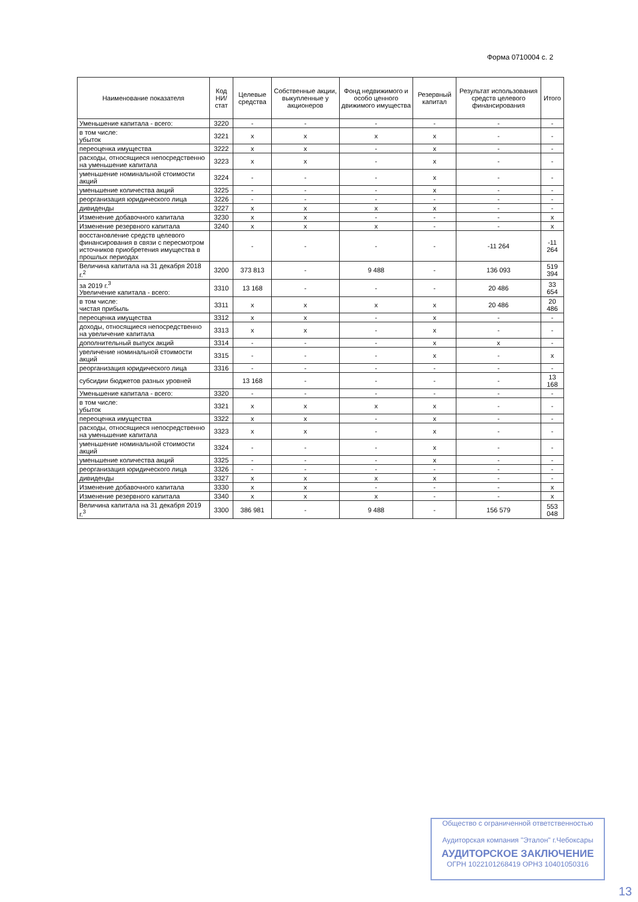Форма 0710004 с. 2
| Наименование показателя | Код НИ/ стат | Целевые средства | Собственные акции, выкупленные у акционеров | Фонд недвижимого и особо ценного движимого имущества | Резервный капитал | Результат использования средств целевого финансирования | Итого |
| --- | --- | --- | --- | --- | --- | --- | --- |
| Уменьшение капитала - всего: | 3220 | - | - | - | - | - | - |
| в том числе: убыток | 3221 | x | x | x | x | - | - |
| переоценка имущества | 3222 | x | x | - | x | - | - |
| расходы, относящиеся непосредственно на уменьшение капитала | 3223 | x | x | - | x | - | - |
| уменьшение номинальной стоимости акций | 3224 | - | - | - | x | - | - |
| уменьшение количества акций | 3225 | - | - | - | x | - | - |
| реорганизация юридического лица | 3226 | - | - | - | - | - | - |
| дивиденды | 3227 | x | x | x | x | - | - |
| Изменение добавочного капитала | 3230 | x | x | - | - | - | x |
| Изменение резервного капитала | 3240 | x | x | x | - | - | x |
| восстановление средств целевого финансирования в связи с пересмотром источников приобретения имущества в прошлых периодах | | - | - | - | - | -11 264 | -11 264 |
| Величина капитала на 31 декабря 2018 г.<sup>2</sup> | 3200 | 373 813 | - | 9 488 | - | 136 093 | 519 394 |
| за 2019 г.<sup>3</sup> Увеличение капитала - всего: | 3310 | 13 168 | - | - | - | 20 486 | 33 654 |
| в том числе: чистая прибыль | 3311 | x | x | x | x | 20 486 | 20 486 |
| переоценка имущества | 3312 | x | x | - | x | - | - |
| доходы, относящиеся непосредственно на увеличение капитала | 3313 | x | x | - | x | - | - |
| дополнительный выпуск акций | 3314 | - | - | - | x | x | - |
| увеличение номинальной стоимости акций | 3315 | - | - | - | x | - | x |
| реорганизация юридического лица | 3316 | - | - | - | - | - | - |
| субсидии бюджетов разных уровней | | 13 168 | - | - | - | - | 13 168 |
| Уменьшение капитала - всего: | 3320 | - | - | - | - | - | - |
| в том числе: убыток | 3321 | x | x | x | x | - | - |
| переоценка имущества | 3322 | x | x | - | x | - | - |
| расходы, относящиеся непосредственно на уменьшение капитала | 3323 | x | x | - | x | - | - |
| уменьшение номинальной стоимости акций | 3324 | - | - | - | x | - | - |
| уменьшение количества акций | 3325 | - | - | - | x | - | - |
| реорганизация юридического лица | 3326 | - | - | - | - | - | - |
| дивиденды | 3327 | x | x | x | x | - | - |
| Изменение добавочного капитала | 3330 | x | x | - | - | - | x |
| Изменение резервного капитала | 3340 | x | x | x | - | - | x |
| Величина капитала на 31 декабря 2019 г.<sup>3</sup> | 3300 | 386 981 | - | 9 488 | - | 156 579 | 553 048 |
Общество с ограниченной ответственностью
Аудиторская компания "Эталон" г.Чебоксары
АУДИТОРСКОЕ ЗАКЛЮЧЕНИЕ
ОГРН 1022101268419 ОРНЗ 10401050316
13